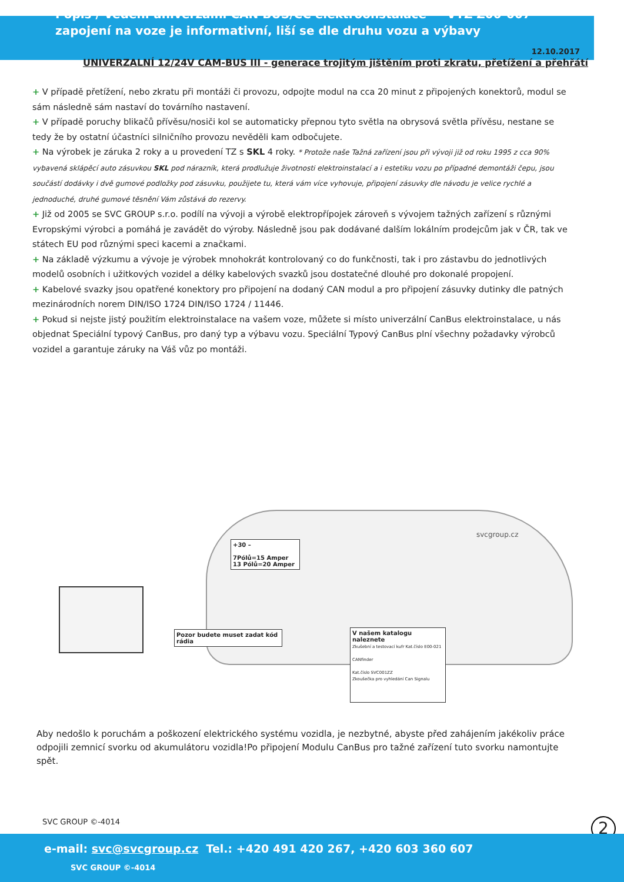Popis / Vedení univerzální CAN BUS/CC elektroonstalace VTZ Z00-007
zapojení na voze je informativní, liší se dle druhu vozu a výbavy
12.10.2017
UNIVERZALNÍ 12/24V CAM-BUS III - generace trojitým jištěním proti zkratu, přetížení a přehřátí
+ V případě přetížení, nebo zkratu při montáži či provozu, odpojte modul na cca 20 minut z připojených konektorů, modul se sám následně sám nastaví do továrního nastavení.
+ V případě poruchy blikačů přívěsu/nosiči kol se automaticky přepnou tyto světla na obrysová světla přívěsu, nestane se tedy že by ostatní účastníci silničního provozu nevěděli kam odbočujete.
+ Na výrobek je záruka 2 roky a u provedení TZ s SKL 4 roky. * Protože naše Tažná zařízení jsou při vývoji již od roku 1995 z cca 90% vybavená sklápěcí auto zásuvkou SKL pod nárazník, která prodlužuje životnosti elektroinstalací a i estetiku vozu po případné demontáži čepu, jsou součástí dodávky i dvě gumové podložky pod zásuvku, použijete tu, která vám více vyhovuje, připojení zásuvky dle návodu je velice rychlé a jednoduché, druhé gumové těsnění Vám zůstává do rezervy.
+ Již od 2005 se SVC GROUP s.r.o. podílí na vývoji a výrobě elektropřípojek zároveň s vývojem tažných zařízení s různými Evropskými výrobci a pomáhá je zavádět do výroby. Následně jsou pak dodávané dalším lokálním prodejcům jak v ČR, tak ve státech EU pod různými speci kacemi a značkami.
+ Na základě výzkumu a vývoje je výrobek mnohokrát kontrolovaný co do funkčnosti, tak i pro zástavbu do jednotlivých modelů osobních i užitkových vozidel a délky kabelových svazků jsou dostatečné dlouhé pro dokonalé propojení.
+ Kabelové svazky jsou opatřené konektory pro připojení na dodaný CAN modul a pro připojení zásuvky dutinky dle patných mezinárodních norem DIN/ISO 1724 DIN/ISO 1724 / 11446.
+ Pokud si nejste jistý použitím elektroinstalace na vašem voze, můžete si místo univerzální CanBus elektroinstalace, u nás objednat Speciální typový CanBus, pro daný typ a výbavu vozu. Speciální Typový CanBus plní všechny požadavky výrobců vozidel a garantuje záruky na Váš vůz po montáži.
+30 –
7Pólů=15 Amper
13 Pólů=20 Amper
Pozor budete muset zadat kód rádia
V našem katalogu naleznete
Zkušební a testovací kufr Kat.číslo E00-021
CANfinder
Kat.číslo SVC001ZZ
Zkoušečka pro vyhledání Can Signalu
svcgroup.cz
Aby nedošlo k poruchám a poškození elektrického systému vozidla, je nezbytné, abyste před zahájením jakékoliv práce odpojili zemnicí svorku od akumulátoru vozidla!Po připojení Modulu CanBus pro tažné zařízení tuto svorku namontujte spět.
SVC GROUP ©-4014 2
e-mail: svc@svcgroup.cz Tel.: +420 491 420 267, +420 603 360 607 SVC GROUP ©-4014